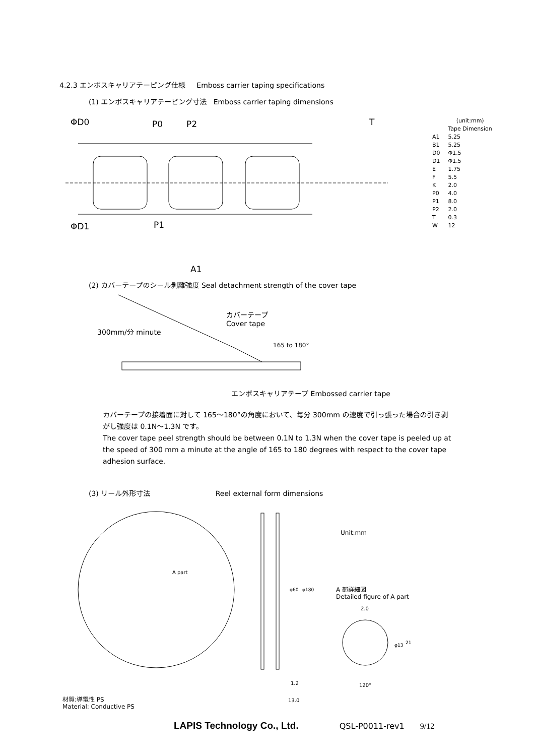4.2.3 エンボスキャリアテーピング仕様 Emboss carrier taping specifications
(1) エンボスキャリアテーピング寸法 Emboss carrier taping dimensions
ΦD0
P0
P2
T
ΦD1
P1
A1
| | (unit:mm) |
| --- | --- |
| | Tape Dimension |
| A1 | 5.25 |
| B1 | 5.25 |
| D0 | Φ1.5 |
| D1 | Φ1.5 |
| E | 1.75 |
| F | 5.5 |
| K | 2.0 |
| P0 | 4.0 |
| P1 | 8.0 |
| P2 | 2.0 |
| T | 0.3 |
| W | 12 |
(2) カバーテープのシール剥離強度 Seal detachment strength of the cover tape
カバーテープ
Cover tape
300mm/分 minute
165 to 180°
エンボスキャリアテープ Embossed carrier tape
カバーテープの接着面に対して 165～180°の角度において、毎分 300mm の速度で引っ張った場合の引き剥がし強度は 0.1N～1.3N です。
The cover tape peel strength should be between 0.1N to 1.3N when the cover tape is peeled up at the speed of 300 mm a minute at the angle of 165 to 180 degrees with respect to the cover tape adhesion surface.
(3) リール外形寸法 Reel external form dimensions
A part
Unit:mm
φ60 φ180
A 部詳細図
Detailed figure of A part
2.0
φ13 21
1.2 120°
13.0
材質:導電性 PS
Material: Conductive PS
LAPIS Technology Co., Ltd. QSL-P0011-rev1 9/12